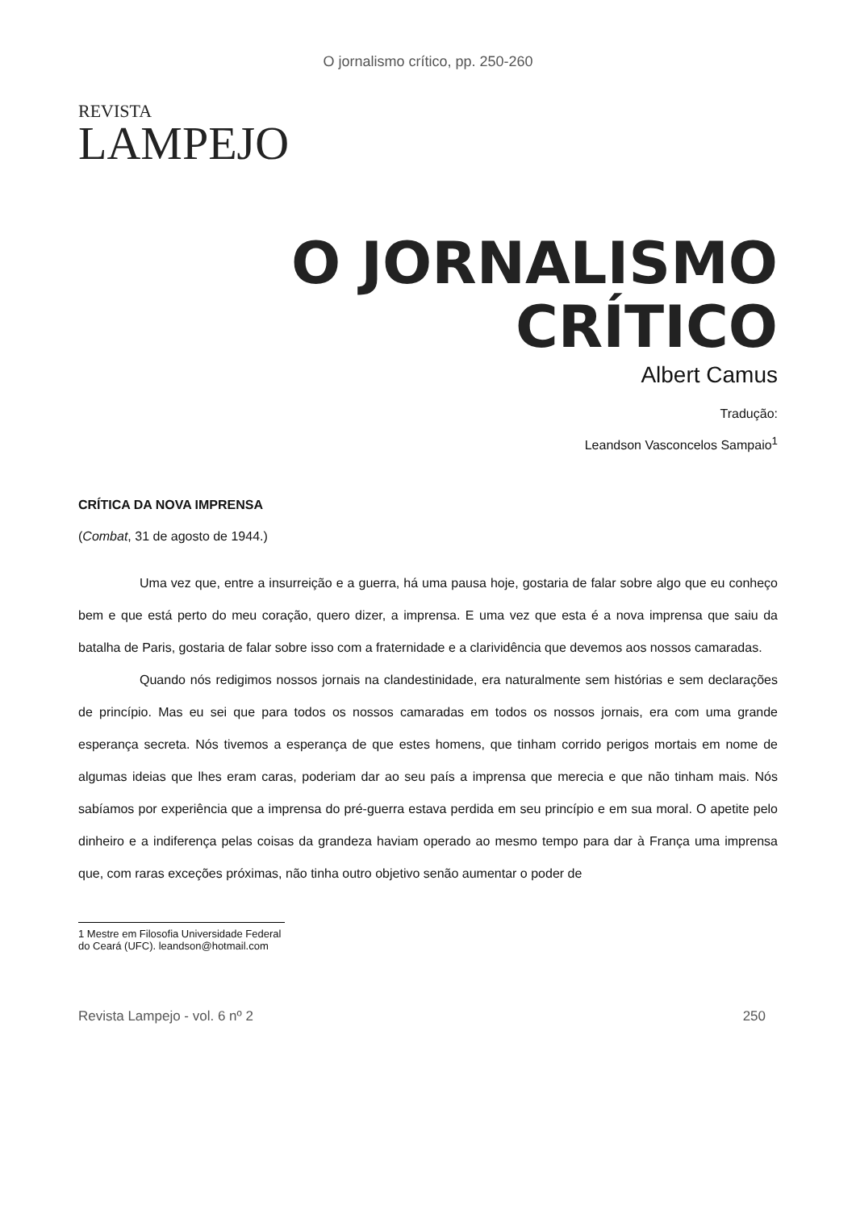O jornalismo crítico, pp. 250-260
REVISTA
LAMPEJO
O JORNALISMO
CRÍTICO
Albert Camus
Tradução:
Leandson Vasconcelos Sampaio<sup>1</sup>
CRÍTICA DA NOVA IMPRENSA
(Combat, 31 de agosto de 1944.)
Uma vez que, entre a insurreição e a guerra, há uma pausa hoje, gostaria de falar sobre algo que eu conheço bem e que está perto do meu coração, quero dizer, a imprensa. E uma vez que esta é a nova imprensa que saiu da batalha de Paris, gostaria de falar sobre isso com a fraternidade e a clarividência que devemos aos nossos camaradas.
Quando nós redigimos nossos jornais na clandestinidade, era naturalmente sem histórias e sem declarações de princípio. Mas eu sei que para todos os nossos camaradas em todos os nossos jornais, era com uma grande esperança secreta. Nós tivemos a esperança de que estes homens, que tinham corrido perigos mortais em nome de algumas ideias que lhes eram caras, poderiam dar ao seu país a imprensa que merecia e que não tinham mais. Nós sabíamos por experiência que a imprensa do pré-guerra estava perdida em seu princípio e em sua moral. O apetite pelo dinheiro e a indiferença pelas coisas da grandeza haviam operado ao mesmo tempo para dar à França uma imprensa que, com raras exceções próximas, não tinha outro objetivo senão aumentar o poder de
1 Mestre em Filosofia Universidade Federal do Ceará (UFC). leandson@hotmail.com
Revista Lampejo - vol. 6 nº 2 250